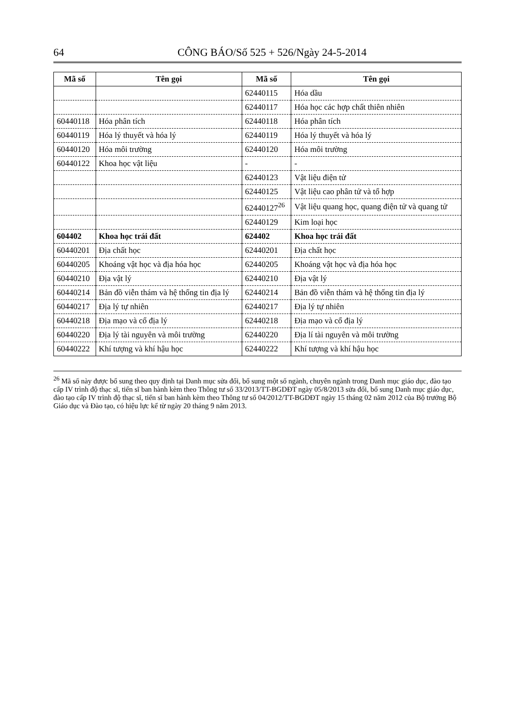64 CÔNG BÁO/Số 525 + 526/Ngày 24-5-2014
| Mã số | Tên gọi | Mã số | Tên gọi |
| --- | --- | --- | --- |
| | | 62440115 | Hóa dầu |
| | | 62440117 | Hóa học các hợp chất thiên nhiên |
| 60440118 | Hóa phân tích | 62440118 | Hóa phân tích |
| 60440119 | Hóa lý thuyết và hóa lý | 62440119 | Hóa lý thuyết và hóa lý |
| 60440120 | Hóa môi trường | 62440120 | Hóa môi trường |
| 60440122 | Khoa học vật liệu | - | - |
| | | 62440123 | Vật liệu điện tử |
| | | 62440125 | Vật liệu cao phân tử và tổ hợp |
| | | 62440127<sup>26</sup> | Vật liệu quang học, quang điện tử và quang tử |
| | | 62440129 | Kim loại học |
| 604402 | Khoa học trái đất | 624402 | Khoa học trái đất |
| 60440201 | Địa chất học | 62440201 | Địa chất học |
| 60440205 | Khoáng vật học và địa hóa học | 62440205 | Khoáng vật học và địa hóa học |
| 60440210 | Địa vật lý | 62440210 | Địa vật lý |
| 60440214 | Bản đồ viễn thám và hệ thống tin địa lý | 62440214 | Bản đồ viễn thám và hệ thống tin địa lý |
| 60440217 | Địa lý tự nhiên | 62440217 | Địa lý tự nhiên |
| 60440218 | Địa mạo và cổ địa lý | 62440218 | Địa mạo và cổ địa lý |
| 60440220 | Địa lý tài nguyên và môi trường | 62440220 | Địa lí tài nguyên và môi trường |
| 60440222 | Khí tượng và khí hậu học | 62440222 | Khí tượng và khí hậu học |
<sup>26</sup> Mã số này được bổ sung theo quy định tại Danh mục sửa đổi, bổ sung một số ngành, chuyên ngành trong Danh mục giáo dục, đào tạo cấp IV trình độ thạc sĩ, tiến sĩ ban hành kèm theo Thông tư số 33/2013/TT-BGDĐT ngày 05/8/2013 sửa đổi, bổ sung Danh mục giáo dục, đào tạo cấp IV trình độ thạc sĩ, tiến sĩ ban hành kèm theo Thông tư số 04/2012/TT-BGDĐT ngày 15 tháng 02 năm 2012 của Bộ trưởng Bộ Giáo dục và Đào tạo, có hiệu lực kể từ ngày 20 tháng 9 năm 2013.